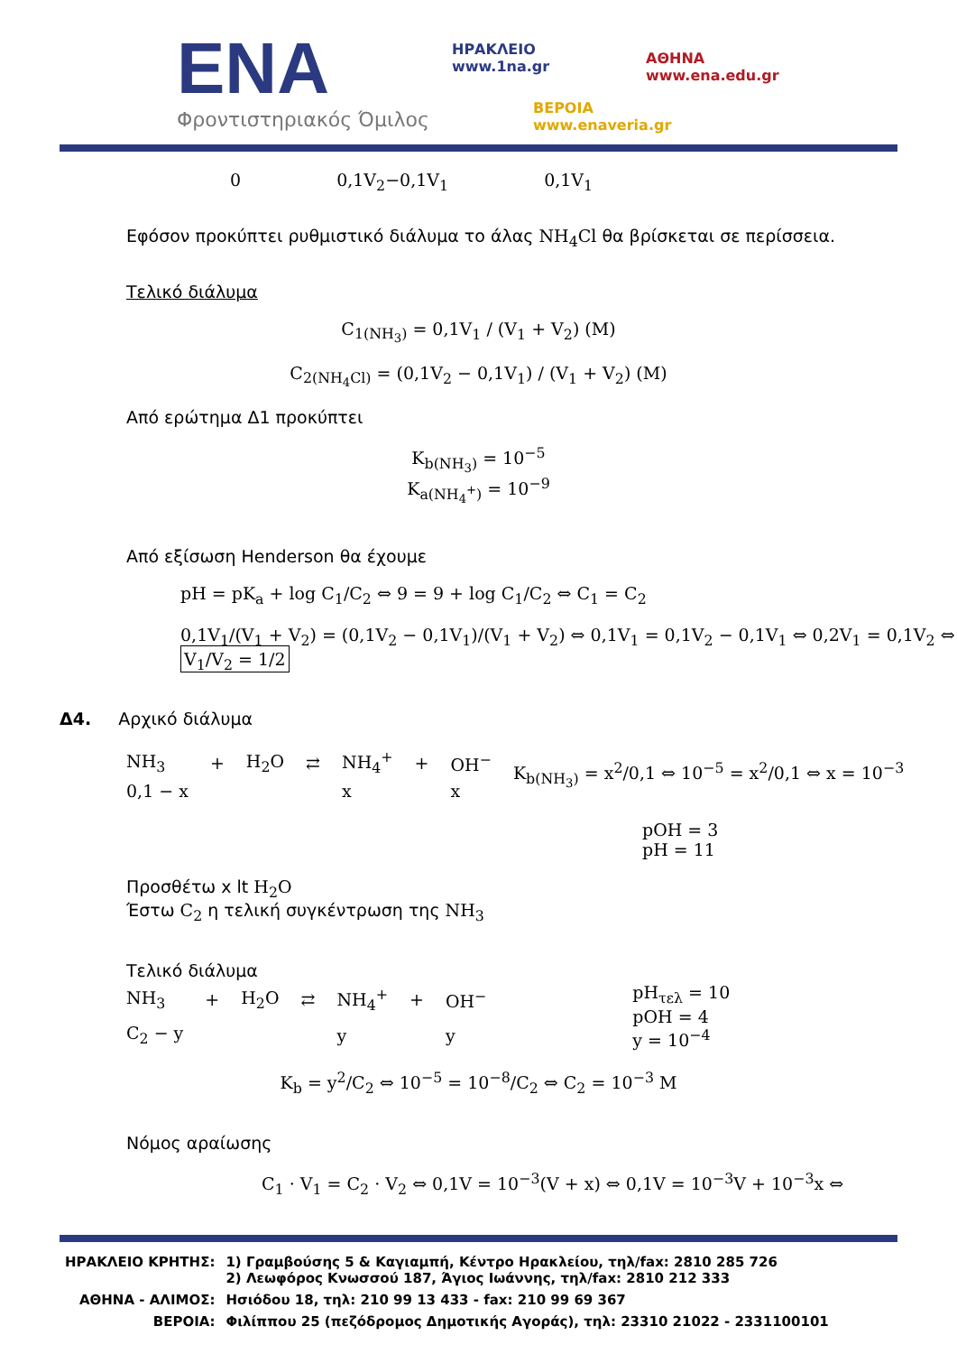ENA
Φροντιστηριακός Όμιλος
ΗΡΑΚΛΕΙΟ
www.1na.gr
ΑΘΗΝΑ
www.ena.edu.gr
ΒΕΡΟΙΑ
www.enaveria.gr
0 0,1V<sub>2</sub>−0,1V<sub>1</sub> 0,1V<sub>1</sub>
Εφόσον προκύπτει ρυθμιστικό διάλυμα το άλας NH<sub>4</sub>Cl θα βρίσκεται σε περίσσεια.
Τελικό διάλυμα
C<sub>1(NH<sub>3</sub>)</sub> = 0,1V<sub>1</sub> / (V<sub>1</sub> + V<sub>2</sub>) (M)
C<sub>2(NH<sub>4</sub>Cl)</sub> = (0,1V<sub>2</sub> − 0,1V<sub>1</sub>) / (V<sub>1</sub> + V<sub>2</sub>) (M)
Από ερώτημα Δ1 προκύπτει
K<sub>b(NH<sub>3</sub>)</sub> = 10<sup>−5</sup>
K<sub>a(NH<sub>4</sub><sup>+</sup>)</sub> = 10<sup>−9</sup>
Από εξίσωση Henderson θα έχουμε
pH = pK<sub>a</sub> + log C<sub>1</sub>/C<sub>2</sub> ⇔ 9 = 9 + log C<sub>1</sub>/C<sub>2</sub> ⇔ C<sub>1</sub> = C<sub>2</sub>
0,1V<sub>1</sub>/(V<sub>1</sub> + V<sub>2</sub>) = (0,1V<sub>2</sub> − 0,1V<sub>1</sub>)/(V<sub>1</sub> + V<sub>2</sub>) ⇔ 0,1V<sub>1</sub> = 0,1V<sub>2</sub> − 0,1V<sub>1</sub> ⇔ 0,2V<sub>1</sub> = 0,1V<sub>2</sub> ⇔ V<sub>1</sub>/V<sub>2</sub> = 1/2
Δ4. Αρχικό διάλυμα
| NH<sub>3</sub> | + | H<sub>2</sub>O | ⇄ | NH<sub>4</sub><sup>+</sup> | + | OH<sup>−</sup> | K<sub>b(NH<sub>3</sub>)</sub> = x<sup>2</sup>/0,1 ⇔ 10<sup>−5</sup> = x<sup>2</sup>/0,1 ⇔ x = 10<sup>−3</sup> |
| 0,1 − x | | | | x | | x | |
pOH = 3
pH = 11
Προσθέτω x lt H<sub>2</sub>O
Έστω C<sub>2</sub> η τελική συγκέντρωση της NH<sub>3</sub>
Τελικό διάλυμα
| NH<sub>3</sub> | + | H<sub>2</sub>O | ⇄ | NH<sub>4</sub><sup>+</sup> | + | OH<sup>−</sup> | pH<sub>τελ</sub> = 10 pOH = 4 y = 10<sup>−4</sup> |
| C<sub>2</sub> − y | | | | y | | y | |
K<sub>b</sub> = y<sup>2</sup>/C<sub>2</sub> ⇔ 10<sup>−5</sup> = 10<sup>−8</sup>/C<sub>2</sub> ⇔ C<sub>2</sub> = 10<sup>−3</sup> M
Νόμος αραίωσης
C<sub>1</sub> · V<sub>1</sub> = C<sub>2</sub> · V<sub>2</sub> ⇔ 0,1V = 10<sup>−3</sup>(V + x) ⇔ 0,1V = 10<sup>−3</sup>V + 10<sup>−3</sup>x ⇔
| ΗΡΑΚΛΕΙΟ ΚΡΗΤΗΣ: | 1) Γραμβούσης 5 & Καγιαμπή, Κέντρο Ηρακλείου, τηλ/fax: 2810 285 726 2) Λεωφόρος Κνωσσού 187, Άγιος Ιωάννης, τηλ/fax: 2810 212 333 |
| ΑΘΗΝΑ - ΑΛΙΜΟΣ: | Ησιόδου 18, τηλ: 210 99 13 433 - fax: 210 99 69 367 |
| ΒΕΡΟΙΑ: | Φιλίππου 25 (πεζόδρομος Δημοτικής Αγοράς), τηλ: 23310 21022 - 2331100101 |